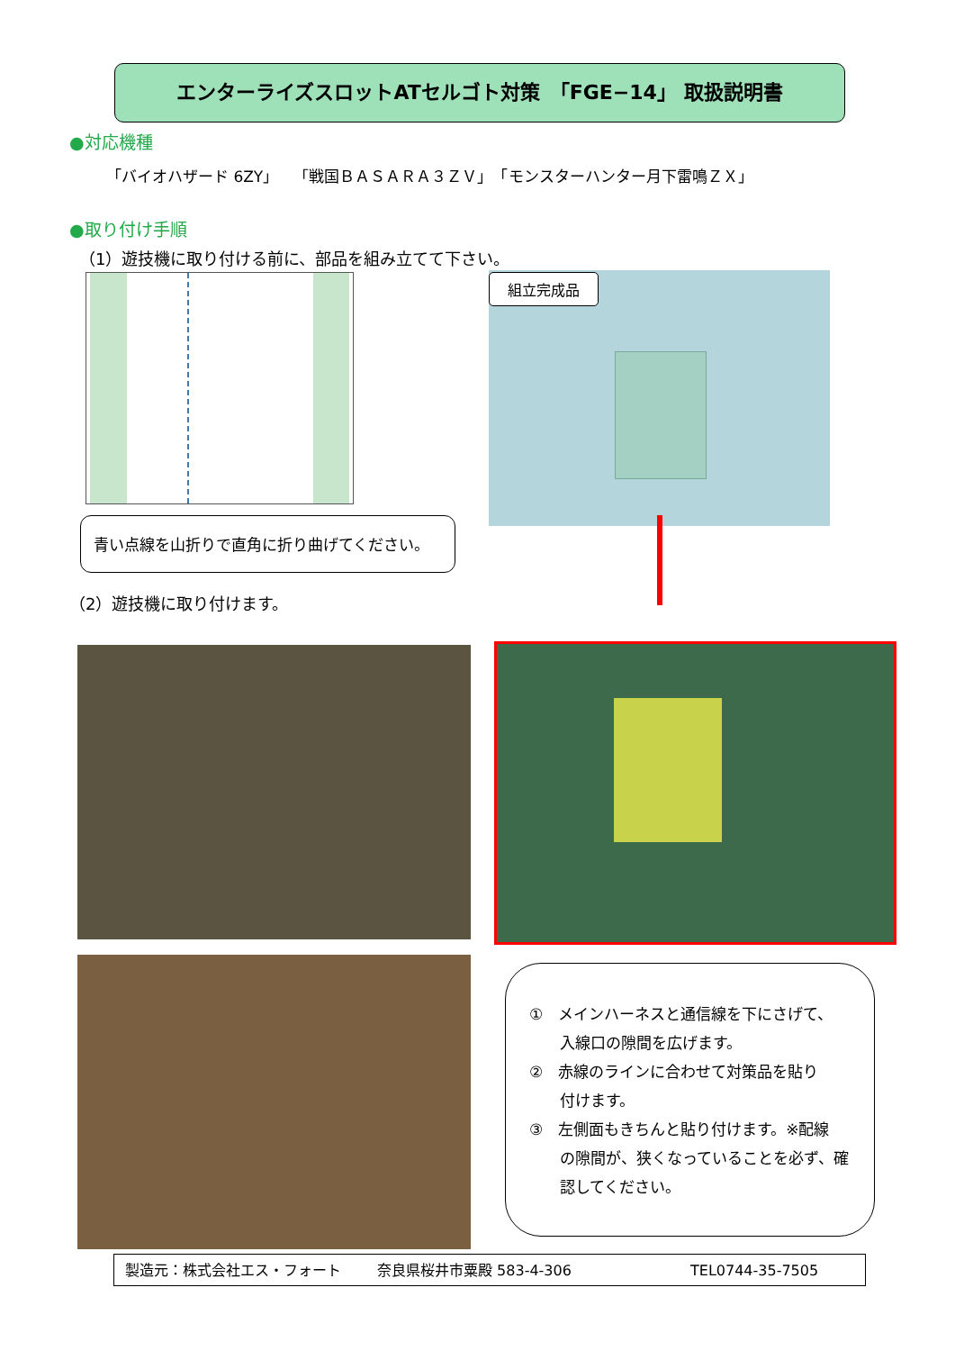エンターライズスロットATセルゴト対策　「FGE−14」 取扱説明書
●対応機種
「バイオハザード 6ZY」　「戦国ＢＡＳＡＲＡ３ＺＶ」　「モンスターハンター月下雷鳴ＺＸ」
●取り付け手順
（1）遊技機に取り付ける前に、部品を組み立てて下さい。
組立完成品
青い点線を山折りで直角に折り曲げてください。
（2）遊技機に取り付けます。
①　メインハーネスと通信線を下にさげて、
　　入線口の隙間を広げます。
②　赤線のラインに合わせて対策品を貼り
　　付けます。
③　左側面もきちんと貼り付けます。※配線
　　の隙間が、狭くなっていることを必ず、確
　　認してください。
製造元：株式会社エス・フォート 奈良県桜井市粟殿 583-4-306 TEL0744-35-7505